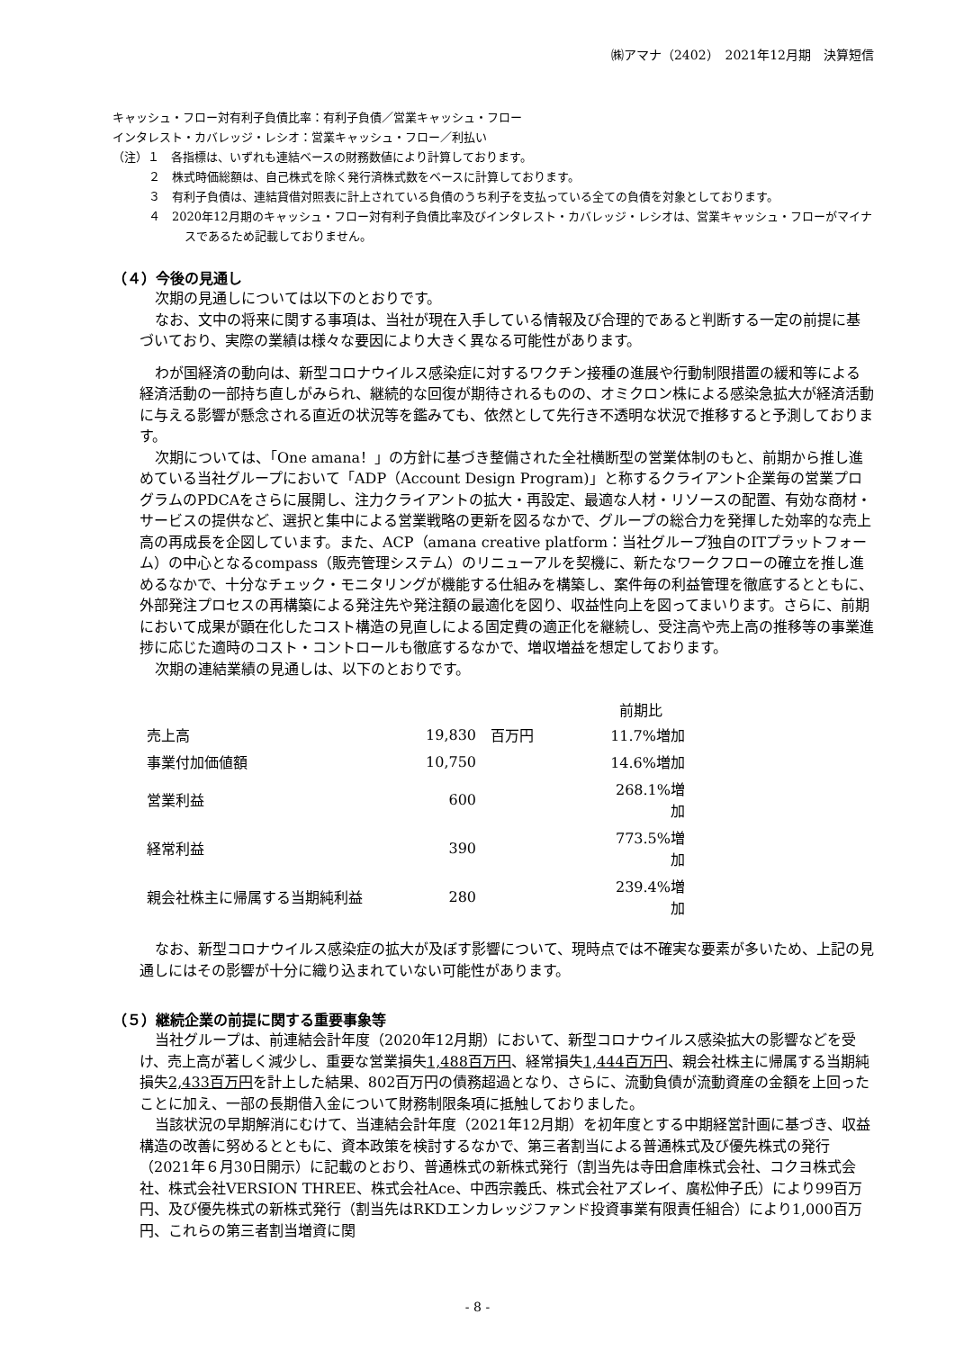㈱アマナ（2402）　2021年12月期　決算短信
キャッシュ・フロー対有利子負債比率：有利子負債／営業キャッシュ・フロー
インタレスト・カバレッジ・レシオ：営業キャッシュ・フロー／利払い
（注）１　各指標は、いずれも連結ベースの財務数値により計算しております。
２　株式時価総額は、自己株式を除く発行済株式数をベースに計算しております。
３　有利子負債は、連結貸借対照表に計上されている負債のうち利子を支払っている全ての負債を対象としております。
４　2020年12月期のキャッシュ・フロー対有利子負債比率及びインタレスト・カバレッジ・レシオは、営業キャッシュ・フローがマイナスであるため記載しておりません。
（４）今後の見通し
次期の見通しについては以下のとおりです。
なお、文中の将来に関する事項は、当社が現在入手している情報及び合理的であると判断する一定の前提に基づいており、実際の業績は様々な要因により大きく異なる可能性があります。
わが国経済の動向は、新型コロナウイルス感染症に対するワクチン接種の進展や行動制限措置の緩和等による経済活動の一部持ち直しがみられ、継続的な回復が期待されるものの、オミクロン株による感染急拡大が経済活動に与える影響が懸念される直近の状況等を鑑みても、依然として先行き不透明な状況で推移すると予測しております。
次期については、「One amana！」の方針に基づき整備された全社横断型の営業体制のもと、前期から推し進めている当社グループにおいて「ADP（Account Design Program)」と称するクライアント企業毎の営業プログラムのPDCAをさらに展開し、注力クライアントの拡大・再設定、最適な人材・リソースの配置、有効な商材・サービスの提供など、選択と集中による営業戦略の更新を図るなかで、グループの総合力を発揮した効率的な売上高の再成長を企図しています。また、ACP（amana creative platform：当社グループ独自のITプラットフォーム）の中心となるcompass（販売管理システム）のリニューアルを契機に、新たなワークフローの確立を推し進めるなかで、十分なチェック・モニタリングが機能する仕組みを構築し、案件毎の利益管理を徹底するとともに、外部発注プロセスの再構築による発注先や発注額の最適化を図り、収益性向上を図ってまいります。さらに、前期において成果が顕在化したコスト構造の見直しによる固定費の適正化を継続し、受注高や売上高の推移等の事業進捗に応じた適時のコスト・コントロールも徹底するなかで、増収増益を想定しております。
次期の連結業績の見通しは、以下のとおりです。
| | | | 前期比 |
| --- | --- | --- | --- |
| 売上高 | 19,830 | 百万円 | 11.7%増加 |
| 事業付加価値額 | 10,750 | | 14.6%増加 |
| 営業利益 | 600 | | 268.1%増加 |
| 経常利益 | 390 | | 773.5%増加 |
| 親会社株主に帰属する当期純利益 | 280 | | 239.4%増加 |
なお、新型コロナウイルス感染症の拡大が及ぼす影響について、現時点では不確実な要素が多いため、上記の見通しにはその影響が十分に織り込まれていない可能性があります。
（５）継続企業の前提に関する重要事象等
当社グループは、前連結会計年度（2020年12月期）において、新型コロナウイルス感染拡大の影響などを受け、売上高が著しく減少し、重要な営業損失1,488百万円、経常損失1,444百万円、親会社株主に帰属する当期純損失2,433百万円を計上した結果、802百万円の債務超過となり、さらに、流動負債が流動資産の金額を上回ったことに加え、一部の長期借入金について財務制限条項に抵触しておりました。
当該状況の早期解消にむけて、当連結会計年度（2021年12月期）を初年度とする中期経営計画に基づき、収益構造の改善に努めるとともに、資本政策を検討するなかで、第三者割当による普通株式及び優先株式の発行（2021年６月30日開示）に記載のとおり、普通株式の新株式発行（割当先は寺田倉庫株式会社、コクヨ株式会社、株式会社VERSION THREE、株式会社Ace、中西宗義氏、株式会社アズレイ、廣松伸子氏）により99百万円、及び優先株式の新株式発行（割当先はRKDエンカレッジファンド投資事業有限責任組合）により1,000百万円、これらの第三者割当増資に関
- 8 -